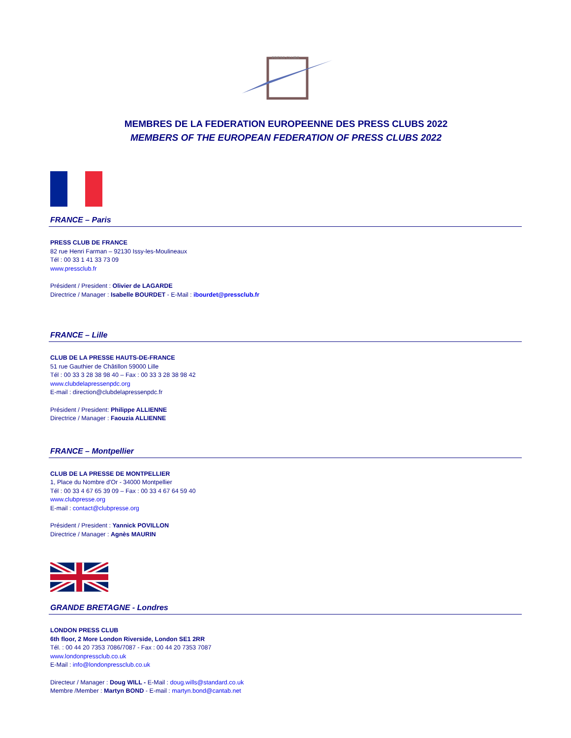PRESS CLUBS
MEMBRES DE LA FEDERATION EUROPEENNE DES PRESS CLUBS 2022
MEMBERS OF THE EUROPEAN FEDERATION OF PRESS CLUBS 2022
FRANCE – Paris
PRESS CLUB DE FRANCE
82 rue Henri Farman – 92130 Issy-les-Moulineaux
Tél : 00 33 1 41 33 73 09
www.pressclub.fr
Président / President : Olivier de LAGARDE
Directrice / Manager : Isabelle BOURDET - E-Mail : ibourdet@pressclub.fr
FRANCE – Lille
CLUB DE LA PRESSE HAUTS-DE-FRANCE
51 rue Gauthier de Châtillon 59000 Lille
Tél : 00 33 3 28 38 98 40 – Fax : 00 33 3 28 38 98 42
www.clubdelapressenpdc.org
E-mail : direction@clubdelapressenpdc.fr
Président / President: Philippe ALLIENNE
Directrice / Manager : Faouzia ALLIENNE
FRANCE – Montpellier
CLUB DE LA PRESSE DE MONTPELLIER
1, Place du Nombre d'Or - 34000 Montpellier
Tél : 00 33 4 67 65 39 09 – Fax : 00 33 4 67 64 59 40
www.clubpresse.org
E-mail : contact@clubpresse.org
Président / President : Yannick POVILLON
Directrice / Manager : Agnès MAURIN
GRANDE BRETAGNE - Londres
LONDON PRESS CLUB
6th floor, 2 More London Riverside, London SE1 2RR
Tél. : 00 44 20 7353 7086/7087 - Fax : 00 44 20 7353 7087
www.londonpressclub.co.uk
E-Mail : info@londonpressclub.co.uk
Directeur / Manager : Doug WILL - E-Mail : doug.wills@standard.co.uk
Membre /Member : Martyn BOND - E-mail : martyn.bond@cantab.net